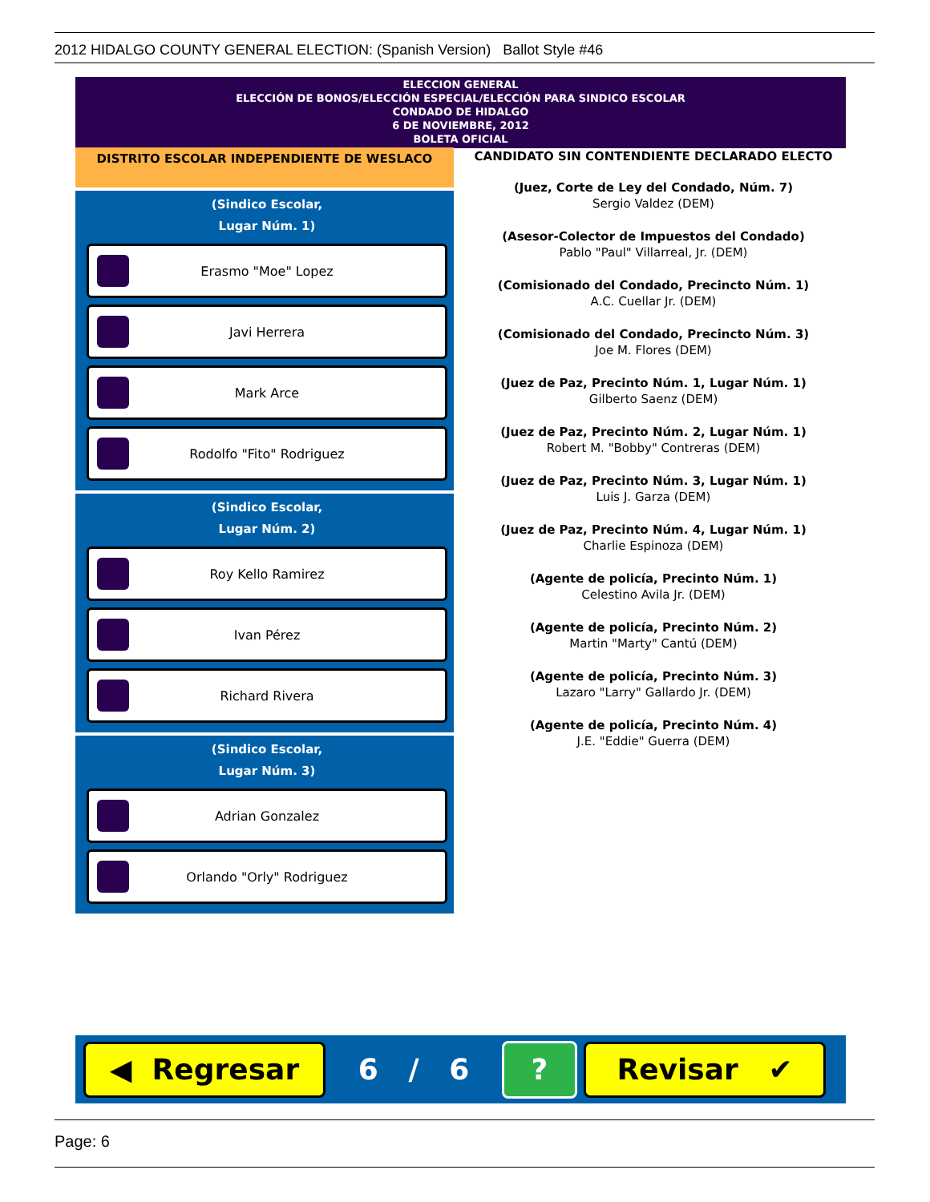2012 HIDALGO COUNTY GENERAL ELECTION: (Spanish Version) Ballot Style #46
ELECCION GENERAL
ELECCIÓN DE BONOS/ELECCIÓN ESPECIAL/ELECCIÓN PARA SINDICO ESCOLAR
CONDADO DE HIDALGO
6 DE NOVIEMBRE, 2012
BOLETA OFICIAL
DISTRITO ESCOLAR INDEPENDIENTE DE WESLACO
(Sindico Escolar,
Lugar Núm. 1)
Erasmo "Moe" Lopez
Javi Herrera
Mark Arce
Rodolfo "Fito" Rodriguez
(Sindico Escolar,
Lugar Núm. 2)
Roy Kello Ramirez
Ivan Pérez
Richard Rivera
(Sindico Escolar,
Lugar Núm. 3)
Adrian Gonzalez
Orlando "Orly" Rodriguez
CANDIDATO SIN CONTENDIENTE DECLARADO ELECTO
(Juez, Corte de Ley del Condado, Núm. 7)
Sergio Valdez (DEM)
(Asesor-Colector de Impuestos del Condado)
Pablo "Paul" Villarreal, Jr. (DEM)
(Comisionado del Condado, Precincto Núm. 1)
A.C. Cuellar Jr. (DEM)
(Comisionado del Condado, Precincto Núm. 3)
Joe M. Flores (DEM)
(Juez de Paz, Precinto Núm. 1, Lugar Núm. 1)
Gilberto Saenz (DEM)
(Juez de Paz, Precinto Núm. 2, Lugar Núm. 1)
Robert M. "Bobby" Contreras (DEM)
(Juez de Paz, Precinto Núm. 3, Lugar Núm. 1)
Luis J. Garza (DEM)
(Juez de Paz, Precinto Núm. 4, Lugar Núm. 1)
Charlie Espinoza (DEM)
(Agente de policía, Precinto Núm. 1)
Celestino Avila Jr. (DEM)
(Agente de policía, Precinto Núm. 2)
Martin "Marty" Cantú (DEM)
(Agente de policía, Precinto Núm. 3)
Lazaro "Larry" Gallardo Jr. (DEM)
(Agente de policía, Precinto Núm. 4)
J.E. "Eddie" Guerra (DEM)
◀ Regresar
6 / 6
?
Revisar ✔
Page: 6